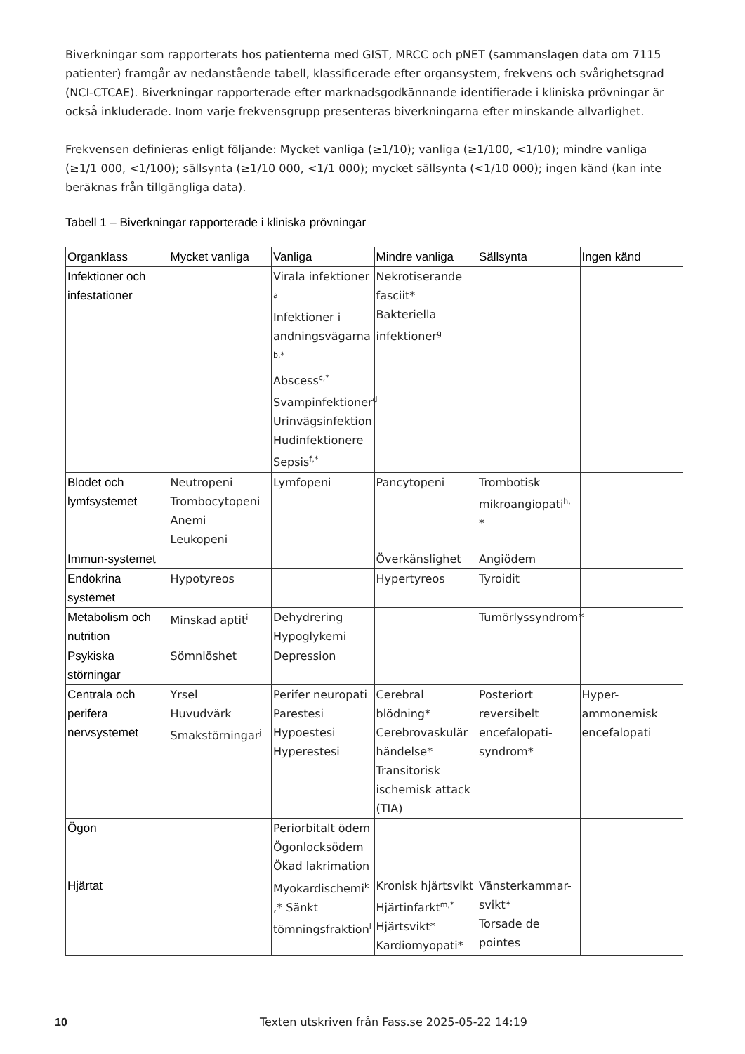Biverkningar som rapporterats hos patienterna med GIST, MRCC och pNET (sammanslagen data om 7115 patienter) framgår av nedanstående tabell, klassificerade efter organsystem, frekvens och svårighetsgrad (NCI-CTCAE). Biverkningar rapporterade efter marknadsgodkännande identifierade i kliniska prövningar är också inkluderade. Inom varje frekvensgrupp presenteras biverkningarna efter minskande allvarlighet.
Frekvensen definieras enligt följande: Mycket vanliga (≥1/10); vanliga (≥1/100, <1/10); mindre vanliga (≥1/1 000, <1/100); sällsynta (≥1/10 000, <1/1 000); mycket sällsynta (<1/10 000); ingen känd (kan inte beräknas från tillgängliga data).
Tabell 1 – Biverkningar rapporterade i kliniska prövningar
| Organklass | Mycket vanliga | Vanliga | Mindre vanliga | Sällsynta | Ingen känd |
| --- | --- | --- | --- | --- | --- |
| Infektioner och infestationer | | Virala infektioner <sup>a</sup> Infektioner i andningsvägarna <sup>b,*</sup> Abscess<sup>c,*</sup> Svampinfektioner<sup>d</sup> Urinvägsinfektion Hudinfektionere Sepsis<sup>f,*</sup> | Nekrotiserande fasciit* Bakteriella infektioner<sup>g</sup> | | |
| Blodet och lymfsystemet | Neutropeni Trombocytopeni Anemi Leukopeni | Lymfopeni | Pancytopeni | Trombotisk mikroangiopati<sup>h,</sup> * | |
| Immun-systemet | | | Överkänslighet | Angiödem | |
| Endokrina systemet | Hypotyreos | | Hypertyreos | Tyroidit | |
| Metabolism och nutrition | Minskad aptit<sup>i</sup> | Dehydrering Hypoglykemi | | Tumörlyssyndrom* | |
| Psykiska störningar | Sömnlöshet | Depression | | | |
| Centrala och perifera nervsystemet | Yrsel Huvudvärk Smakstörningar<sup>j</sup> | Perifer neuropati Parestesi Hypoestesi Hyperestesi | Cerebral blödning* Cerebrovaskulär händelse* Transitorisk ischemisk attack (TIA) | Posteriort reversibelt encefalopati-syndrom* | Hyper-ammonemisk encefalopati |
| Ögon | | Periorbitalt ödem Ögonlocksödem Ökad lakrimation | | | |
| Hjärtat | | Myokardischemi<sup>k</sup> ,* Sänkt tömningsfraktion<sup>l</sup> | Kronisk hjärtsvikt Hjärtinfarkt<sup>m,*</sup> Hjärtsvikt* Kardiomyopati* | Vänsterkammar-svikt* Torsade de pointes | |
10 Texten utskriven från Fass.se 2025-05-22 14:19